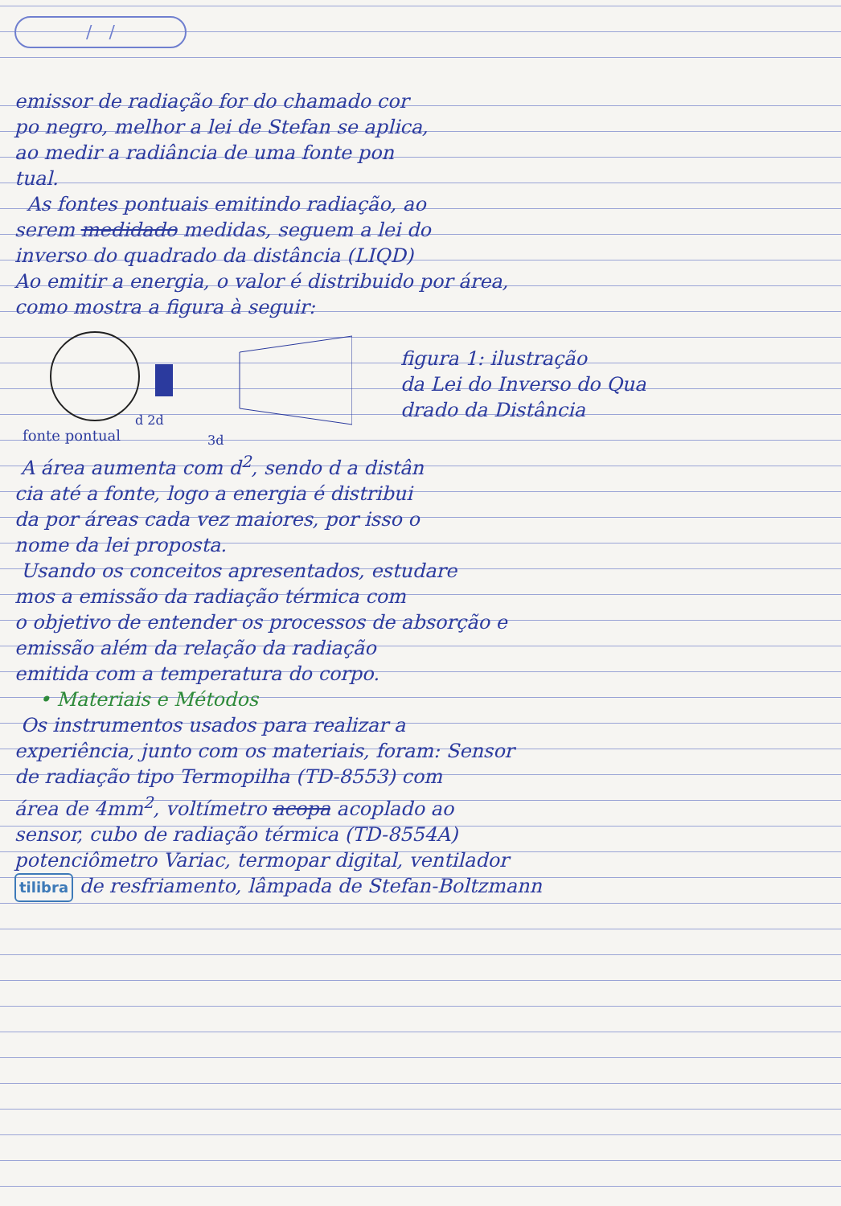/ /
emissor de radiação for do chamado cor
po negro, melhor a lei de Stefan se aplica,
ao medir a radiância de uma fonte pon
tual.
As fontes pontuais emitindo radiação, ao
serem medidado medidas, seguem a lei do
inverso do quadrado da distância (LIQD)
Ao emitir a energia, o valor é distribuido por área,
como mostra a figura à seguir:
fonte pontual
d 2d
3d
figura 1: ilustração
da Lei do Inverso do Qua
drado da Distância
A área aumenta com d<sup>2</sup>, sendo d a distân
cia até a fonte, logo a energia é distribui
da por áreas cada vez maiores, por isso o
nome da lei proposta.
Usando os conceitos apresentados, estudare
mos a emissão da radiação térmica com
o objetivo de entender os processos de absorção e
emissão além da relação da radiação
emitida com a temperatura do corpo.
• Materiais e Métodos
Os instrumentos usados para realizar a
experiência, junto com os materiais, foram: Sensor
de radiação tipo Termopilha (TD-8553) com
área de 4mm<sup>2</sup>, voltímetro acopa acoplado ao
sensor, cubo de radiação térmica (TD-8554A)
potenciômetro Variac, termopar digital, ventilador
tilibra de resfriamento, lâmpada de Stefan-Boltzmann